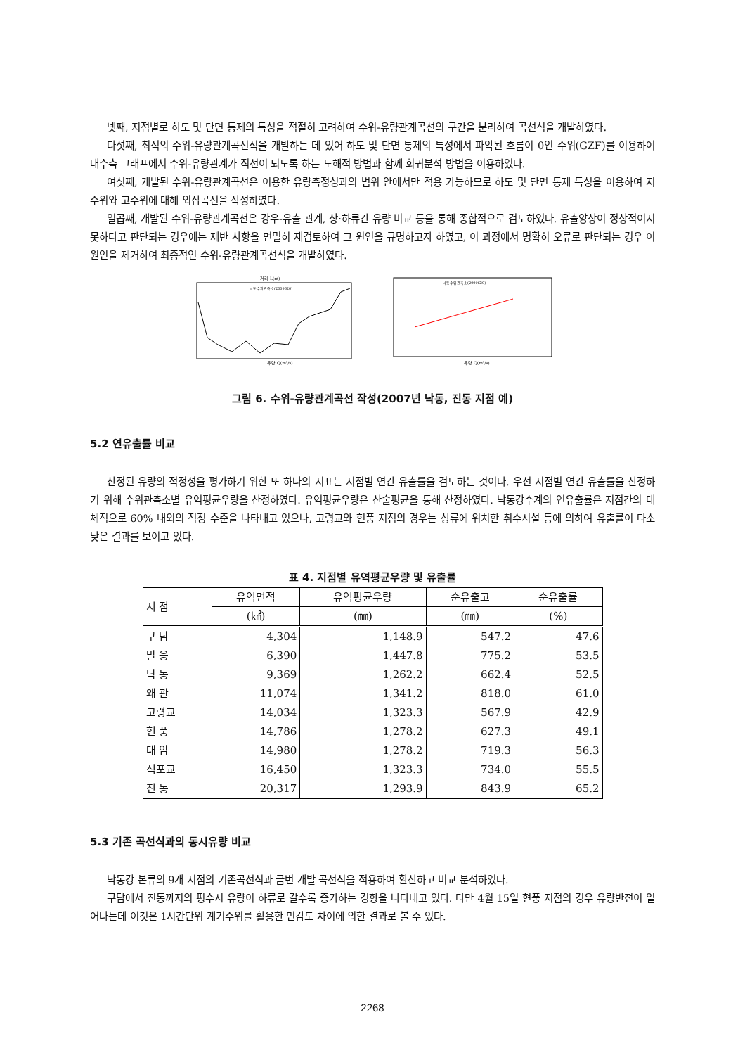넷째, 지점별로 하도 및 단면 통제의 특성을 적절히 고려하여 수위-유량관계곡선의 구간을 분리하여 곡선식을 개발하였다.
다섯째, 최적의 수위-유량관계곡선식을 개발하는 데 있어 하도 및 단면 통제의 특성에서 파악된 흐름이 0인 수위(GZF)를 이용하여 대수축 그래프에서 수위-유량관계가 직선이 되도록 하는 도해적 방법과 함께 회귀분석 방법을 이용하였다.
여섯째, 개발된 수위-유량관계곡선은 이용한 유량측정성과의 범위 안에서만 적용 가능하므로 하도 및 단면 통제 특성을 이용하여 저수위와 고수위에 대해 외삽곡선을 작성하였다.
일곱째, 개발된 수위-유량관계곡선은 강우-유출 관계, 상·하류간 유량 비교 등을 통해 종합적으로 검토하였다. 유출양상이 정상적이지 못하다고 판단되는 경우에는 제반 사항을 면밀히 재검토하여 그 원인을 규명하고자 하였고, 이 과정에서 명확히 오류로 판단되는 경우 이 원인을 제거하여 최종적인 수위-유량관계곡선식을 개발하였다.
거리 L(m)
유량 Q(m³/s)
낙동수위관측소(2009620)
낙동수위관측소(2009620)
유량 Q(m³/s)
그림 6. 수위-유량관계곡선 작성(2007년 낙동, 진동 지점 예)
5.2 연유출률 비교
산정된 유량의 적정성을 평가하기 위한 또 하나의 지표는 지점별 연간 유출률을 검토하는 것이다. 우선 지점별 연간 유출률을 산정하기 위해 수위관측소별 유역평균우량을 산정하였다. 유역평균우량은 산술평균을 통해 산정하였다. 낙동강수계의 연유출률은 지점간의 대체적으로 60% 내외의 적정 수준을 나타내고 있으나, 고령교와 현풍 지점의 경우는 상류에 위치한 취수시설 등에 의하여 유출률이 다소 낮은 결과를 보이고 있다.
표 4. 지점별 유역평균우량 및 유출률
| 지 점 | 유역면적 | 유역평균우량 | 순유출고 | 순유출률 |
| --- | --- | --- | --- | --- |
| | (㎢) | (㎜) | (㎜) | (%) |
| 구 담 | 4,304 | 1,148.9 | 547.2 | 47.6 |
| 말 응 | 6,390 | 1,447.8 | 775.2 | 53.5 |
| 낙 동 | 9,369 | 1,262.2 | 662.4 | 52.5 |
| 왜 관 | 11,074 | 1,341.2 | 818.0 | 61.0 |
| 고령교 | 14,034 | 1,323.3 | 567.9 | 42.9 |
| 현 풍 | 14,786 | 1,278.2 | 627.3 | 49.1 |
| 대 암 | 14,980 | 1,278.2 | 719.3 | 56.3 |
| 적포교 | 16,450 | 1,323.3 | 734.0 | 55.5 |
| 진 동 | 20,317 | 1,293.9 | 843.9 | 65.2 |
5.3 기존 곡선식과의 동시유량 비교
낙동강 본류의 9개 지점의 기존곡선식과 금번 개발 곡선식을 적용하여 환산하고 비교 분석하였다.
구담에서 진동까지의 평수시 유량이 하류로 갈수록 증가하는 경향을 나타내고 있다. 다만 4월 15일 현풍 지점의 경우 유량반전이 일어나는데 이것은 1시간단위 계기수위를 활용한 민감도 차이에 의한 결과로 볼 수 있다.
2268